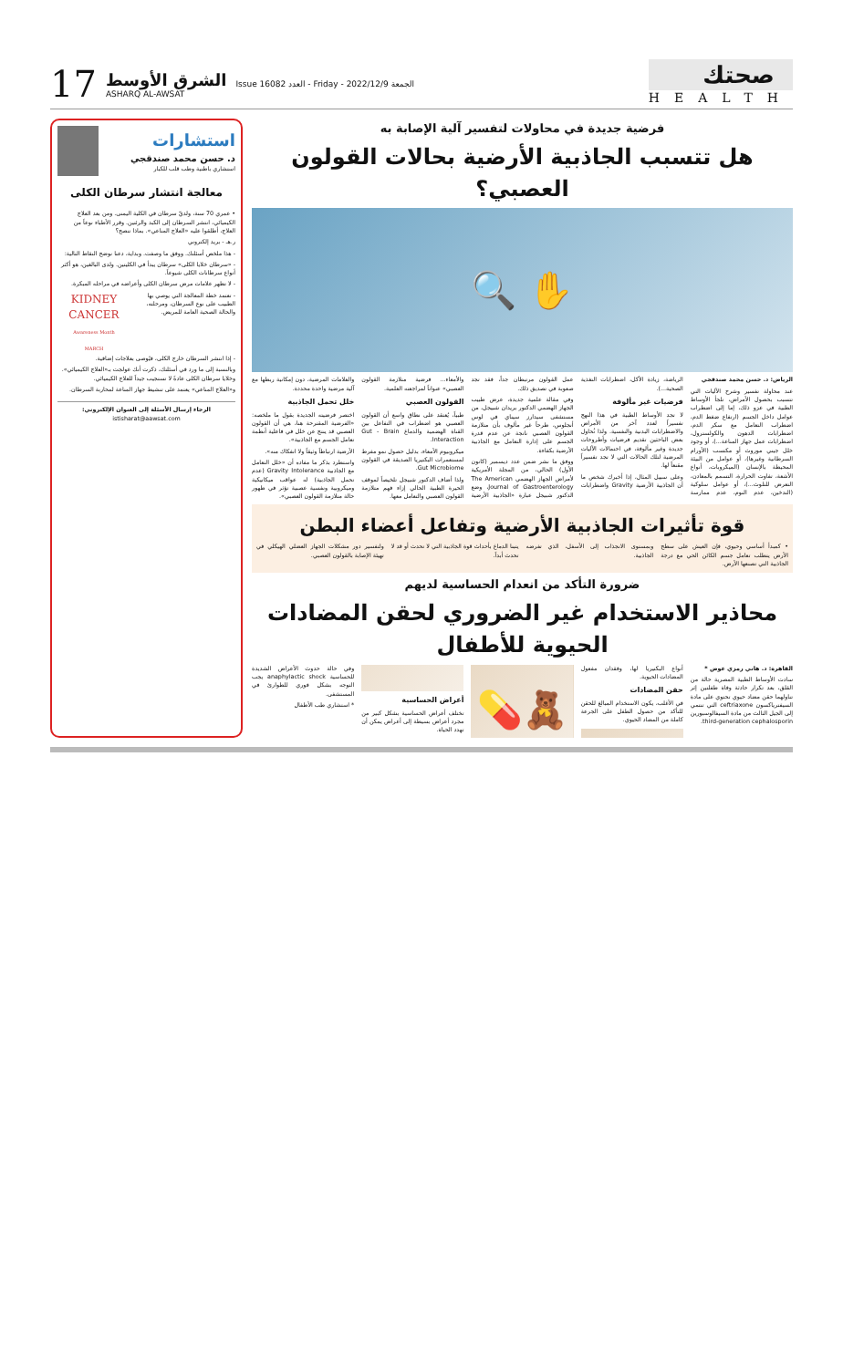صحتك
HEALTH
17 الشرق الأوسط
ASHARQ AL-AWSAT Issue 16082 العدد - Friday - 2022/12/9 الجمعة
فرضية جديدة في محاولات لتفسير آلية الإصابة به
هل تتسبب الجاذبية الأرضية بحالات القولون العصبي؟
✋ 🔍
الرياض: د. حسن محمد صندقجي
عند محاولة تفسير وشرح الآليات التي تتسبب بحصول الأمراض، تلجأ الأوساط الطبية في عزو ذلك، إما إلى اضطراب عوامل داخل الجسم (ارتفاع ضغط الدم، اضطراب التعامل مع سكر الدم، اضطرابات الدهون والكولسترول، اضطرابات عمل جهاز المناعة...)، أو وجود خلل جيني موروث أو مكتسب (الأورام السرطانية وغيرها)، أو عوامل من البيئة المحيطة بالإنسان (الميكروبات، أنواع الأشعة، تفاوت الحرارة، التسمم بالمعادن، التعرض للتلوث...)، أو عوامل سلوكية (التدخين، عدم النوم، عدم ممارسة الرياضة، زيادة الأكل، اضطرابات التغذية الصحية...).
فرضيات غير مألوفة
لا تجد الأوساط الطبية في هذا النهج تفسيراً لعدد آخر من الأمراض والاضطرابات البدنية والنفسية. ولذا تُحاول بعض الباحثين تقديم فرضيات وأطروحات جديدة وغير مألوفة، في احتمالات الآليات المرضية لتلك الحالات التي لا تجد تفسيراً مقنعاً لها.
وعلى سبيل المثال، إذا أخبرك شخص ما أن الجاذبية الأرضية Gravity واضطرابات عمل القولون مرتبطان جداً، فقد تجد صعوبة في تصديق ذلك.
وفي مقالة علمية جديدة، عرض طبيب الجهاز الهضمي الدكتور بريدان شبيجل، من مستشفى سيدارز سيناي في لوس أنجلوس، طرحاً غير مألوف بأن متلازمة القولون العصبي ناتجة عن عدم قدرة الجسم على إدارة التعامل مع الجاذبية الأرضية بكفاءة.
ووفق ما نشر ضمن عدد ديسمبر (كانون الأول) الحالي، من المجلة الأمريكية لأمراض الجهاز الهضمي The American Journal of Gastroenterology، وضع الدكتور شبيجل عبارة «الجاذبية الأرضية والأمعاء... فرضية متلازمة القولون العصبي» عنواناً لمراجعته العلمية.
القولون العصبي
طبياً، يُعتقد على نطاق واسع أن القولون العصبي هو اضطراب في التفاعل بين القناة الهضمية والدماغ Gut - Brain Interaction.
ميكروبيوم الأمعاء، بدليل حصول نمو مفرط لمستعمرات البكتيريا الصديقة في القولون Gut Microbiome.
ولذا أضاف الدكتور شبيجل تلخيصاً لموقف الحيرة الطبية الحالي إزاء فهم متلازمة القولون العصبي والتعامل معها.
والعلامات المرضية، دون إمكانية ربطها مع آلية مرضية واحدة محددة.
خلل تحمل الجاذبية
اختصر فرضيته الجديدة بقول ما ملخصه: «الفرضية المقترحة هنا، هي أن القولون العصبي قد ينتج عن خلل في فاعلية أنظمة تعامل الجسم مع الجاذبية».
الأرضية ارتباطاً وثيقاً ولا انفكاك منه».
واستطرد بذكر ما مفاده أن «خلل التعامل مع الجاذبية Gravity Intolerance (عدم تحمل الجاذبية) له عواقب ميكانيكية وميكروبية ونفسية عصبية تؤثر في ظهور حالة متلازمة القولون العصبي».
قوة تأثيرات الجاذبية الأرضية وتفاعل أعضاء البطن
• كمبدأ أساسي وحيوي، فإن العيش على سطح الأرض يتطلب تعامل جسم الكائن الحي مع درجة الجاذبية التي تصنعها الأرض.
وبمستوى الانجذاب إلى الأسفل، الذي تفرضه الجاذبية.
يتبنا الدماغ بأحداث قوة الجاذبية التي لا تحدث أو قد لا تحدث أبداً.
ولتفسير دور مشكلات الجهاز العضلي الهيكلي في تهيئة الإصابة بالقولون العصبي.
ضرورة التأكد من انعدام الحساسية لديهم
محاذير الاستخدام غير الضروري لحقن المضادات الحيوية للأطفال
القاهرة: د. هاني رمزي عوض *
سادت الأوساط الطبية المصرية حالة من القلق، بعد تكرار حادثة وفاة طفلتين إثر تناولهما حقن مضاد حيوي تحتوي على مادة السيفترياكسون ceftriaxone التي تنتمي إلى الجيل الثالث من مادة السيفالوسبورين third-generation cephalosporin.
أنواع البكتيريا لها، وفقدان مفعول المضادات الحيوية.
حقن المضادات
في الأغلب، يكون الاستخدام المبالغ للحقن للتأكد من حصول الطفل على الجرعة كاملة من المضاد الحيوي.
🧸💊
أعراض الحساسية
تختلف أعراض الحساسية بشكل كبير من مجرد أعراض بسيطة إلى أعراض يمكن أن تهدد الحياة.
وفي حالة حدوث الأعراض الشديدة للحساسية anaphylactic shock يجب التوجه بشكل فوري للطوارئ في المستشفى.
* استشاري طب الأطفال
استشارات
د. حسن محمد صندقجي
استشاري باطنية وطب قلب للكبار
معالجة انتشار سرطان الكلى
• عمري 70 سنة، ولديّ سرطان في الكلية اليمنى. ومن بعد العلاج الكيميائي، انتشر السرطان إلى الكبد والرئتين. وقرر الأطباء نوعاً من العلاج، أطلقوا عليه «العلاج المناعي». بماذا تنصح؟
ر.هـ - بريد إلكتروني
- هذا ملخص أسئلتك. ووفق ما وصفت. وبداية، دعنا نوضح النقاط التالية:
- «سرطان خلايا الكلى» سرطان يبدأ في الكليتين. ولدى البالغين، هو أكثر أنواع سرطانات الكلى شيوعاً.
- لا تظهر علامات مرض سرطان الكلى وأعراضه في مراحله المبكرة.
- تعتمد خطة المعالجة التي يوصي بها الطبيب على نوع السرطان، ومرحلته، والحالة الصحية العامة للمريض.
KIDNEY
CANCER
Awareness Month
MARCH
- إذا انتشر السرطان خارج الكلى، فيُوصى بعلاجات إضافية.
وبالنسبة إلى ما ورد في أسئلتك، ذكرت أنك عولجت بـ«العلاج الكيميائي». وخلايا سرطان الكلى عادةً لا تستجيب جيداً للعلاج الكيميائي.
و«العلاج المناعي» يعتمد على تنشيط جهاز المناعة لمحاربة السرطان.
الرجاء إرسال الأسئلة إلى العنوان الإلكتروني:
istisharat@aawsat.com